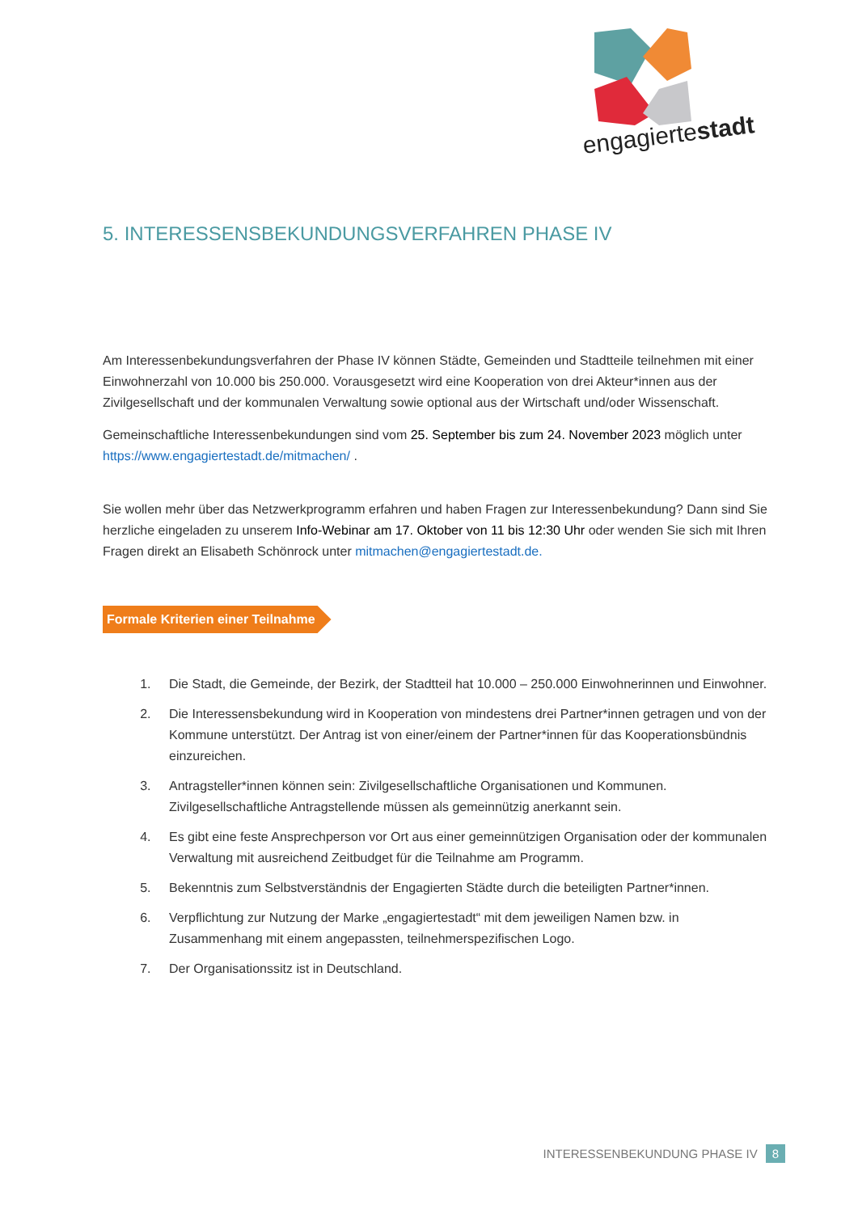engagiertestadt
5. INTERESSENSBEKUNDUNGSVERFAHREN PHASE IV
Am Interessenbekundungsverfahren der Phase IV können Städte, Gemeinden und Stadtteile teilnehmen mit einer Einwohnerzahl von 10.000 bis 250.000. Vorausgesetzt wird eine Kooperation von drei Akteur*innen aus der Zivilgesellschaft und der kommunalen Verwaltung sowie optional aus der Wirtschaft und/oder Wissenschaft.
Gemeinschaftliche Interessenbekundungen sind vom 25. September bis zum 24. November 2023 möglich unter https://www.engagiertestadt.de/mitmachen/ .
Sie wollen mehr über das Netzwerkprogramm erfahren und haben Fragen zur Interessenbekundung? Dann sind Sie herzliche eingeladen zu unserem Info-Webinar am 17. Oktober von 11 bis 12:30 Uhr oder wenden Sie sich mit Ihren Fragen direkt an Elisabeth Schönrock unter mitmachen@engagiertestadt.de.
Formale Kriterien einer Teilnahme
1. Die Stadt, die Gemeinde, der Bezirk, der Stadtteil hat 10.000 – 250.000 Einwohnerinnen und Einwohner.
2. Die Interessensbekundung wird in Kooperation von mindestens drei Partner*innen getragen und von der Kommune unterstützt. Der Antrag ist von einer/einem der Partner*innen für das Kooperationsbündnis einzureichen.
3. Antragsteller*innen können sein: Zivilgesellschaftliche Organisationen und Kommunen. Zivilgesellschaftliche Antragstellende müssen als gemeinnützig anerkannt sein.
4. Es gibt eine feste Ansprechperson vor Ort aus einer gemeinnützigen Organisation oder der kommunalen Verwaltung mit ausreichend Zeitbudget für die Teilnahme am Programm.
5. Bekenntnis zum Selbstverständnis der Engagierten Städte durch die beteiligten Partner*innen.
6. Verpflichtung zur Nutzung der Marke „engagiertestadt“ mit dem jeweiligen Namen bzw. in Zusammenhang mit einem angepassten, teilnehmerspezifischen Logo.
7. Der Organisationssitz ist in Deutschland.
INTERESSENBEKUNDUNG PHASE IV 8